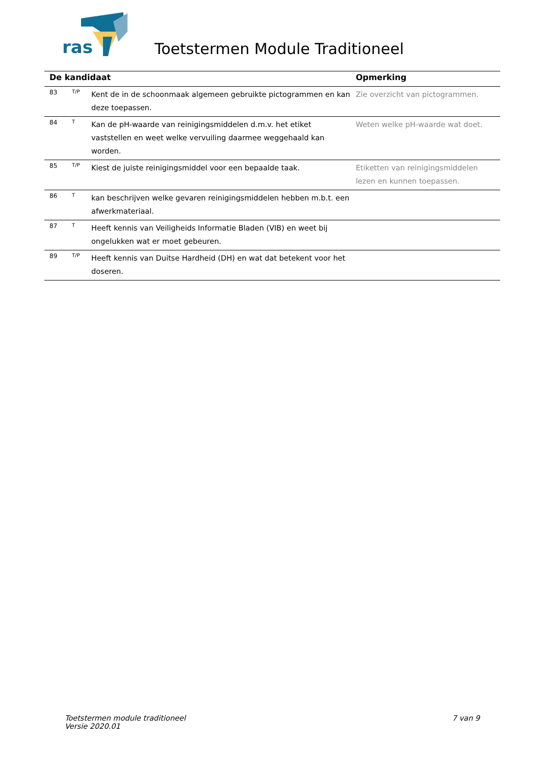ras
Toetstermen Module Traditioneel
| De kandidaat | | | Opmerking |
| --- | --- | --- | --- |
| 83 | T/P | Kent de in de schoonmaak algemeen gebruikte pictogrammen en kan deze toepassen. | Zie overzicht van pictogrammen. |
| 84 | T | Kan de pH-waarde van reinigingsmiddelen d.m.v. het etiket vaststellen en weet welke vervuiling daarmee weggehaald kan worden. | Weten welke pH-waarde wat doet. |
| 85 | T/P | Kiest de juiste reinigingsmiddel voor een bepaalde taak. | Etiketten van reinigingsmiddelen lezen en kunnen toepassen. |
| 86 | T | kan beschrijven welke gevaren reinigingsmiddelen hebben m.b.t. een afwerkmateriaal. | |
| 87 | T | Heeft kennis van Veiligheids Informatie Bladen (VIB) en weet bij ongelukken wat er moet gebeuren. | |
| 89 | T/P | Heeft kennis van Duitse Hardheid (DH) en wat dat betekent voor het doseren. | |
Toetstermen module traditioneel
Versie 2020.01
7 van 9